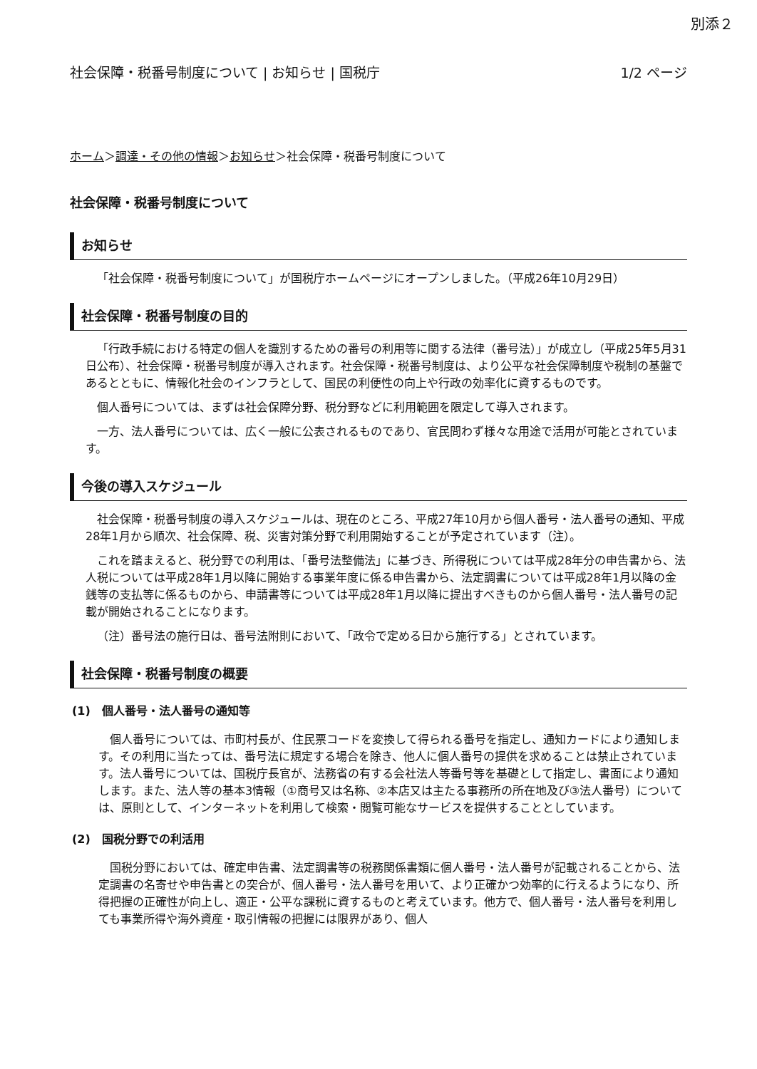別添２
社会保障・税番号制度について | お知らせ | 国税庁 1/2 ページ
ホーム＞調達・その他の情報＞お知らせ＞社会保障・税番号制度について
社会保障・税番号制度について
お知らせ
「社会保障・税番号制度について」が国税庁ホームページにオープンしました。（平成26年10月29日）
社会保障・税番号制度の目的
「行政手続における特定の個人を識別するための番号の利用等に関する法律（番号法）」が成立し（平成25年5月31日公布）、社会保障・税番号制度が導入されます。社会保障・税番号制度は、より公平な社会保障制度や税制の基盤であるとともに、情報化社会のインフラとして、国民の利便性の向上や行政の効率化に資するものです。
個人番号については、まずは社会保障分野、税分野などに利用範囲を限定して導入されます。
一方、法人番号については、広く一般に公表されるものであり、官民問わず様々な用途で活用が可能とされています。
今後の導入スケジュール
社会保障・税番号制度の導入スケジュールは、現在のところ、平成27年10月から個人番号・法人番号の通知、平成28年1月から順次、社会保障、税、災害対策分野で利用開始することが予定されています（注）。
これを踏まえると、税分野での利用は、「番号法整備法」に基づき、所得税については平成28年分の申告書から、法人税については平成28年1月以降に開始する事業年度に係る申告書から、法定調書については平成28年1月以降の金銭等の支払等に係るものから、申請書等については平成28年1月以降に提出すべきものから個人番号・法人番号の記載が開始されることになります。
（注）番号法の施行日は、番号法附則において、「政令で定める日から施行する」とされています。
社会保障・税番号制度の概要
(1)　個人番号・法人番号の通知等
個人番号については、市町村長が、住民票コードを変換して得られる番号を指定し、通知カードにより通知します。その利用に当たっては、番号法に規定する場合を除き、他人に個人番号の提供を求めることは禁止されています。法人番号については、国税庁長官が、法務省の有する会社法人等番号等を基礎として指定し、書面により通知します。また、法人等の基本3情報（①商号又は名称、②本店又は主たる事務所の所在地及び③法人番号）については、原則として、インターネットを利用して検索・閲覧可能なサービスを提供することとしています。
(2)　国税分野での利活用
国税分野においては、確定申告書、法定調書等の税務関係書類に個人番号・法人番号が記載されることから、法定調書の名寄せや申告書との突合が、個人番号・法人番号を用いて、より正確かつ効率的に行えるようになり、所得把握の正確性が向上し、適正・公平な課税に資するものと考えています。他方で、個人番号・法人番号を利用しても事業所得や海外資産・取引情報の把握には限界があり、個人